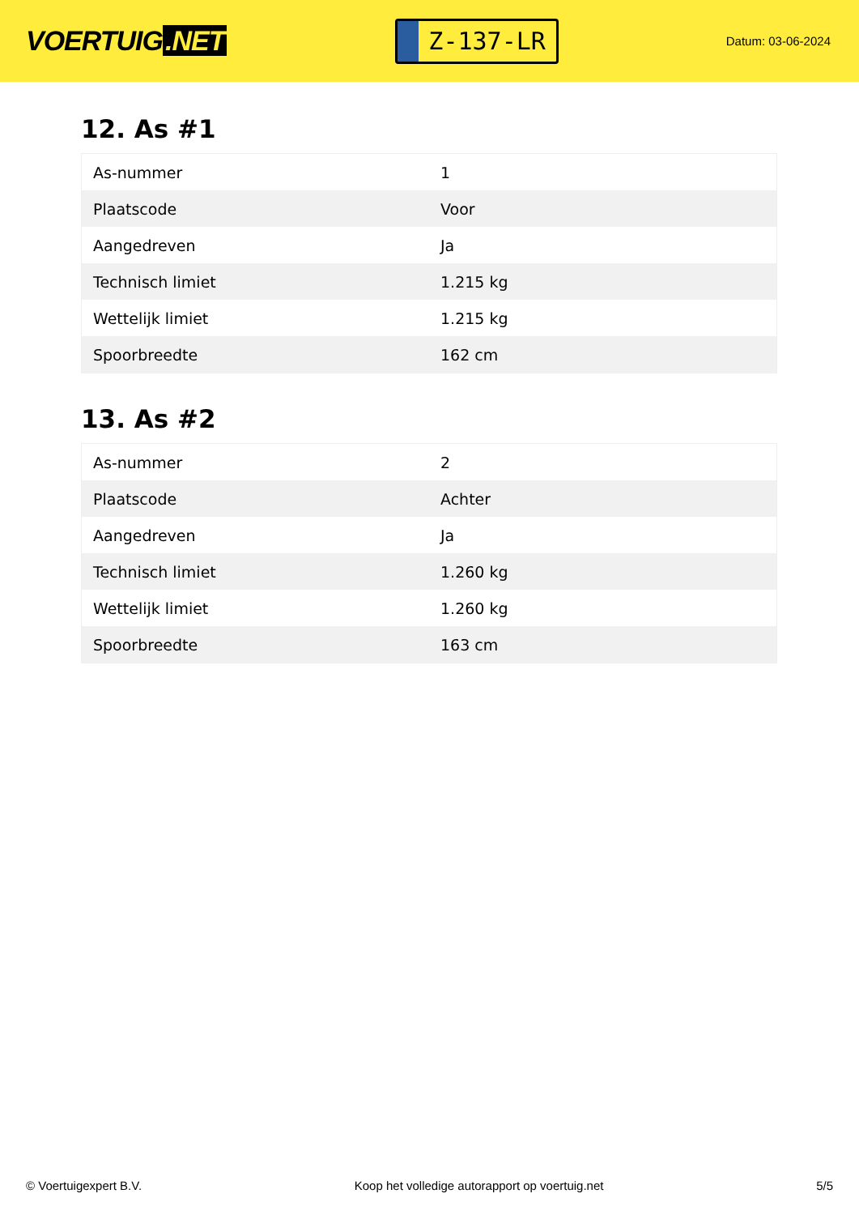VOERTUIG.NET
Z-137-LR
Datum: 03-06-2024
12. As #1
| As-nummer | 1 |
| Plaatscode | Voor |
| Aangedreven | Ja |
| Technisch limiet | 1.215 kg |
| Wettelijk limiet | 1.215 kg |
| Spoorbreedte | 162 cm |
13. As #2
| As-nummer | 2 |
| Plaatscode | Achter |
| Aangedreven | Ja |
| Technisch limiet | 1.260 kg |
| Wettelijk limiet | 1.260 kg |
| Spoorbreedte | 163 cm |
© Voertuigexpert B.V. Koop het volledige autorapport op voertuig.net 5/5